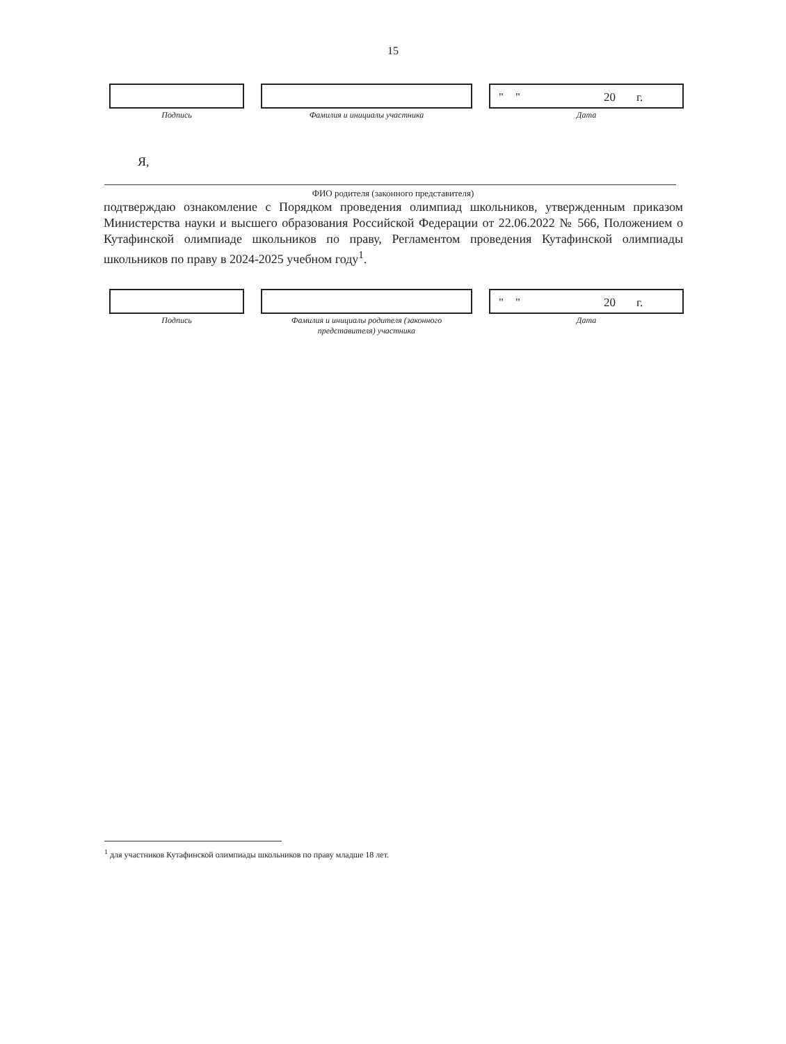15
Подпись Фамилия и инициалы участника
" " 20 г.
Дата
Я,
ФИО родителя (законного представителя)
подтверждаю ознакомление с Порядком проведения олимпиад школьников, утвержденным приказом Министерства науки и высшего образования Российской Федерации от 22.06.2022 № 566, Положением о Кутафинской олимпиаде школьников по праву, Регламентом проведения Кутафинской олимпиады школьников по праву в 2024-2025 учебном году<sup>1</sup>.
Подпись Фамилия и инициалы родителя (законного
представителя) участника
" " 20 г.
Дата
<sup>1</sup> для участников Кутафинской олимпиады школьников по праву младше 18 лет.